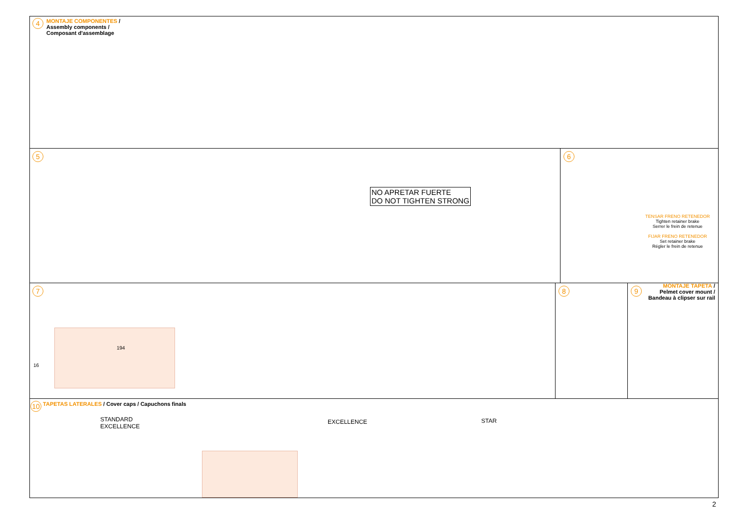4
MONTAJE COMPONENTES /
Assembly components /
Composant d'assemblage
5
NO APRETAR FUERTE
DO NOT TIGHTEN STRONG
6
TENSAR FRENO RETENEDOR
Tighten retainer brake
Serrer le frein de retenue
FIJAR FRENO RETENEDOR
Set retainer brake
Régler le frein de retenue
7
194
16
8
9
MONTAJE TAPETA /
Pelmet cover mount /
Bandeau à clipser sur rail
10 TAPETAS LATERALES / Cover caps / Capuchons finals
STANDARD
EXCELLENCE
EXCELLENCE STAR
2